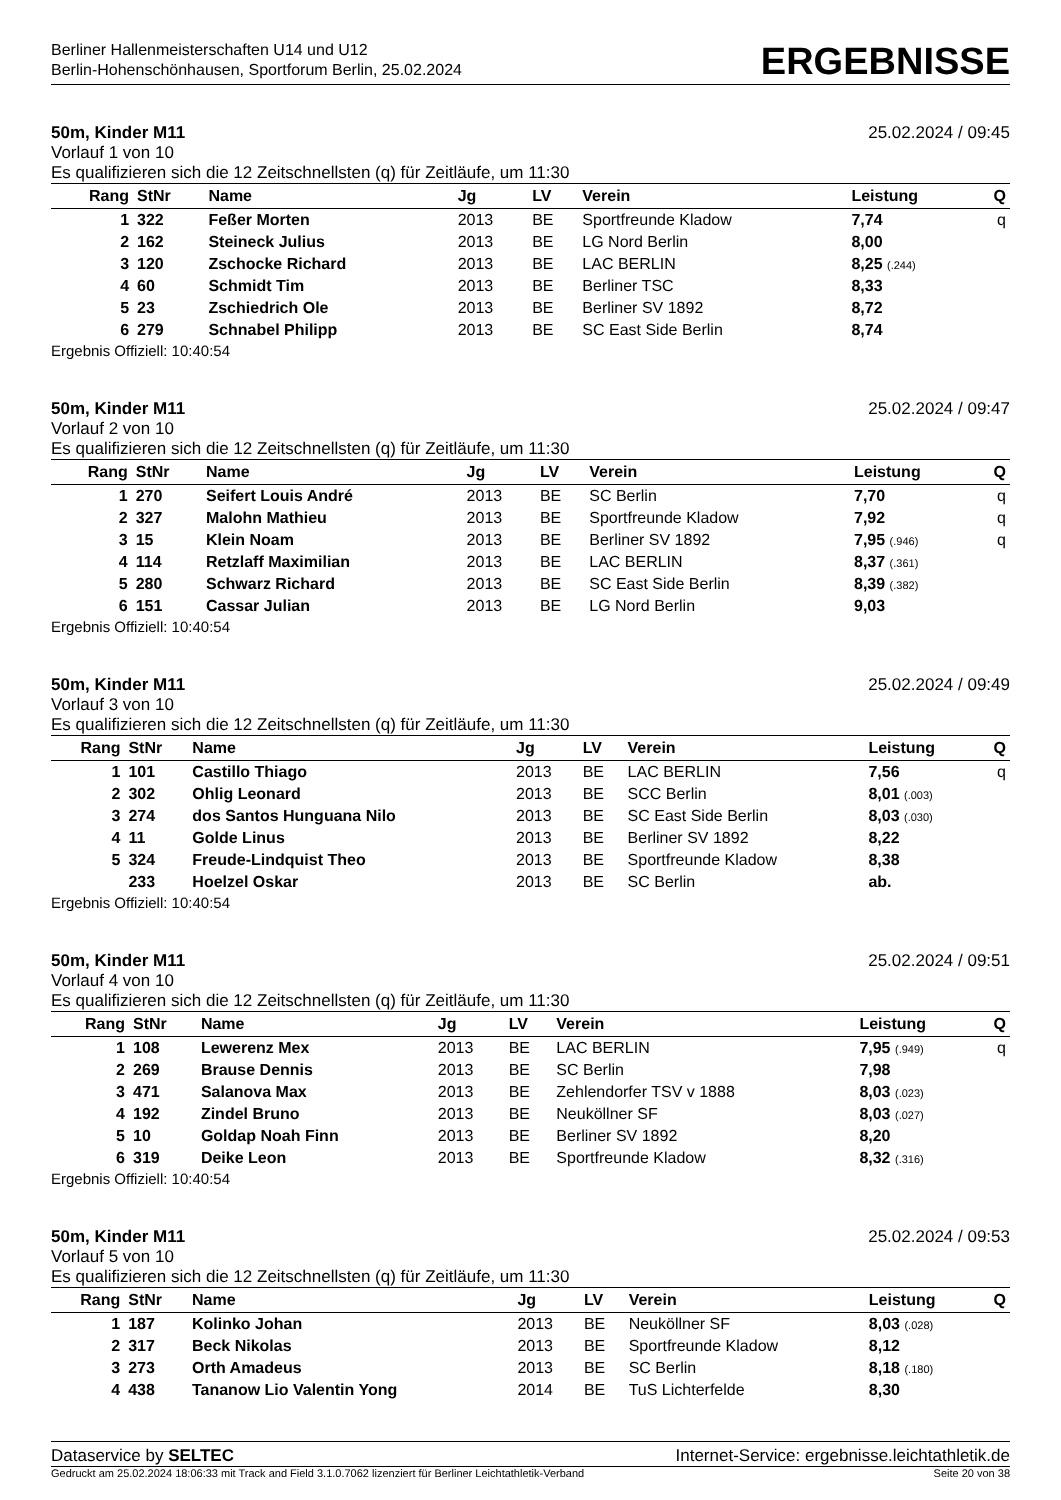Berliner Hallenmeisterschaften U14 und U12
Berlin-Hohenschönhausen, Sportforum Berlin, 25.02.2024
ERGEBNISSE
50m, Kinder M11 25.02.2024 / 09:45
Vorlauf 1 von 10
Es qualifizieren sich die 12 Zeitschnellsten (q) für Zeitläufe, um 11:30
| Rang | StNr | Name | Jg | LV | Verein | Leistung | Q |
| --- | --- | --- | --- | --- | --- | --- | --- |
| 1 | 322 | Feßer Morten | 2013 | BE | Sportfreunde Kladow | 7,74 | q |
| 2 | 162 | Steineck Julius | 2013 | BE | LG Nord Berlin | 8,00 | |
| 3 | 120 | Zschocke Richard | 2013 | BE | LAC BERLIN | 8,25 (.244) | |
| 4 | 60 | Schmidt Tim | 2013 | BE | Berliner TSC | 8,33 | |
| 5 | 23 | Zschiedrich Ole | 2013 | BE | Berliner SV 1892 | 8,72 | |
| 6 | 279 | Schnabel Philipp | 2013 | BE | SC East Side Berlin | 8,74 | |
Ergebnis Offiziell: 10:40:54
50m, Kinder M11 25.02.2024 / 09:47
Vorlauf 2 von 10
Es qualifizieren sich die 12 Zeitschnellsten (q) für Zeitläufe, um 11:30
| Rang | StNr | Name | Jg | LV | Verein | Leistung | Q |
| --- | --- | --- | --- | --- | --- | --- | --- |
| 1 | 270 | Seifert Louis André | 2013 | BE | SC Berlin | 7,70 | q |
| 2 | 327 | Malohn Mathieu | 2013 | BE | Sportfreunde Kladow | 7,92 | q |
| 3 | 15 | Klein Noam | 2013 | BE | Berliner SV 1892 | 7,95 (.946) | q |
| 4 | 114 | Retzlaff Maximilian | 2013 | BE | LAC BERLIN | 8,37 (.361) | |
| 5 | 280 | Schwarz Richard | 2013 | BE | SC East Side Berlin | 8,39 (.382) | |
| 6 | 151 | Cassar Julian | 2013 | BE | LG Nord Berlin | 9,03 | |
Ergebnis Offiziell: 10:40:54
50m, Kinder M11 25.02.2024 / 09:49
Vorlauf 3 von 10
Es qualifizieren sich die 12 Zeitschnellsten (q) für Zeitläufe, um 11:30
| Rang | StNr | Name | Jg | LV | Verein | Leistung | Q |
| --- | --- | --- | --- | --- | --- | --- | --- |
| 1 | 101 | Castillo Thiago | 2013 | BE | LAC BERLIN | 7,56 | q |
| 2 | 302 | Ohlig Leonard | 2013 | BE | SCC Berlin | 8,01 (.003) | |
| 3 | 274 | dos Santos Hunguana Nilo | 2013 | BE | SC East Side Berlin | 8,03 (.030) | |
| 4 | 11 | Golde Linus | 2013 | BE | Berliner SV 1892 | 8,22 | |
| 5 | 324 | Freude-Lindquist Theo | 2013 | BE | Sportfreunde Kladow | 8,38 | |
| | 233 | Hoelzel Oskar | 2013 | BE | SC Berlin | ab. | |
Ergebnis Offiziell: 10:40:54
50m, Kinder M11 25.02.2024 / 09:51
Vorlauf 4 von 10
Es qualifizieren sich die 12 Zeitschnellsten (q) für Zeitläufe, um 11:30
| Rang | StNr | Name | Jg | LV | Verein | Leistung | Q |
| --- | --- | --- | --- | --- | --- | --- | --- |
| 1 | 108 | Lewerenz Mex | 2013 | BE | LAC BERLIN | 7,95 (.949) | q |
| 2 | 269 | Brause Dennis | 2013 | BE | SC Berlin | 7,98 | |
| 3 | 471 | Salanova Max | 2013 | BE | Zehlendorfer TSV v 1888 | 8,03 (.023) | |
| 4 | 192 | Zindel Bruno | 2013 | BE | Neuköllner SF | 8,03 (.027) | |
| 5 | 10 | Goldap Noah Finn | 2013 | BE | Berliner SV 1892 | 8,20 | |
| 6 | 319 | Deike Leon | 2013 | BE | Sportfreunde Kladow | 8,32 (.316) | |
Ergebnis Offiziell: 10:40:54
50m, Kinder M11 25.02.2024 / 09:53
Vorlauf 5 von 10
Es qualifizieren sich die 12 Zeitschnellsten (q) für Zeitläufe, um 11:30
| Rang | StNr | Name | Jg | LV | Verein | Leistung | Q |
| --- | --- | --- | --- | --- | --- | --- | --- |
| 1 | 187 | Kolinko Johan | 2013 | BE | Neuköllner SF | 8,03 (.028) | |
| 2 | 317 | Beck Nikolas | 2013 | BE | Sportfreunde Kladow | 8,12 | |
| 3 | 273 | Orth Amadeus | 2013 | BE | SC Berlin | 8,18 (.180) | |
| 4 | 438 | Tananow Lio Valentin Yong | 2014 | BE | TuS Lichterfelde | 8,30 | |
Dataservice by SELTEC Internet-Service: ergebnisse.leichtathletik.de
Gedruckt am 25.02.2024 18:06:33 mit Track and Field 3.1.0.7062 lizenziert für Berliner Leichtathletik-Verband Seite 20 von 38